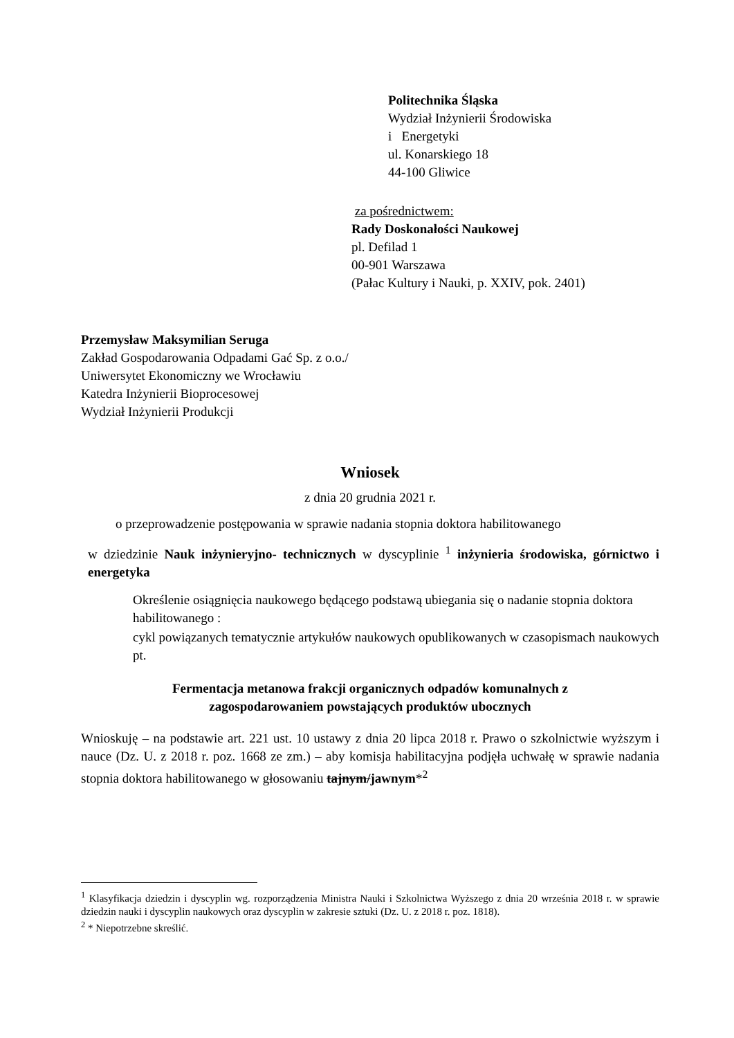Politechnika Śląska
Wydział Inżynierii Środowiska
i Energetyki
ul. Konarskiego 18
44-100 Gliwice
za pośrednictwem:
Rady Doskonałości Naukowej
pl. Defilad 1
00-901 Warszawa
(Pałac Kultury i Nauki, p. XXIV, pok. 2401)
Przemysław Maksymilian Seruga
Zakład Gospodarowania Odpadami Gać Sp. z o.o./
Uniwersytet Ekonomiczny we Wrocławiu
Katedra Inżynierii Bioprocesowej
Wydział Inżynierii Produkcji
Wniosek
z dnia 20 grudnia 2021 r.
o przeprowadzenie postępowania w sprawie nadania stopnia doktora habilitowanego
w dziedzinie Nauk inżynieryjno- technicznych w dyscyplinie <sup>1</sup> inżynieria środowiska, górnictwo i energetyka
Określenie osiągnięcia naukowego będącego podstawą ubiegania się o nadanie stopnia doktora habilitowanego :
cykl powiązanych tematycznie artykułów naukowych opublikowanych w czasopismach naukowych pt.
Fermentacja metanowa frakcji organicznych odpadów komunalnych z zagospodarowaniem powstających produktów ubocznych
Wnioskuję – na podstawie art. 221 ust. 10 ustawy z dnia 20 lipca 2018 r. Prawo o szkolnictwie wyższym i nauce (Dz. U. z 2018 r. poz. 1668 ze zm.) – aby komisja habilitacyjna podjęła uchwałę w sprawie nadania stopnia doktora habilitowanego w głosowaniu tajnym/jawnym*<sup>2</sup>
<sup>1</sup> Klasyfikacja dziedzin i dyscyplin wg. rozporządzenia Ministra Nauki i Szkolnictwa Wyższego z dnia 20 września 2018 r. w sprawie dziedzin nauki i dyscyplin naukowych oraz dyscyplin w zakresie sztuki (Dz. U. z 2018 r. poz. 1818).
<sup>2</sup> * Niepotrzebne skreślić.